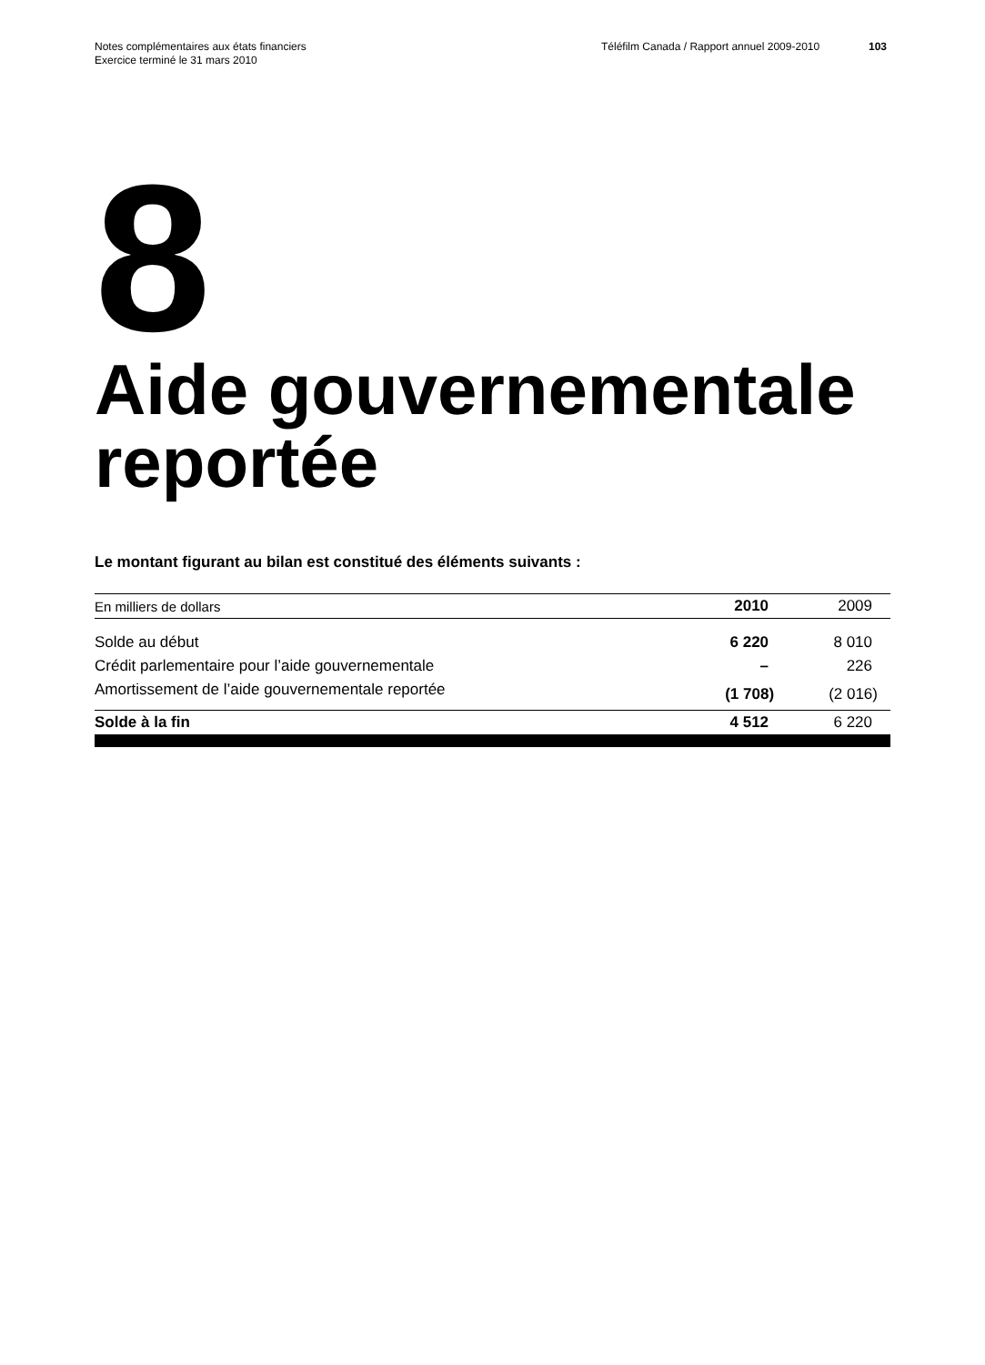Notes complémentaires aux états financiers
Exercice terminé le 31 mars 2010
Téléfilm Canada / Rapport annuel 2009-2010
103
8
Aide gouvernementale reportée
Le montant figurant au bilan est constitué des éléments suivants :
| En milliers de dollars | 2010 | 2009 |
| --- | --- | --- |
| Solde au début | 6 220 | 8 010 |
| Crédit parlementaire pour l’aide gouvernementale | – | 226 |
| Amortissement de l’aide gouvernementale reportée | (1 708) | (2 016) |
| Solde à la fin | 4 512 | 6 220 |